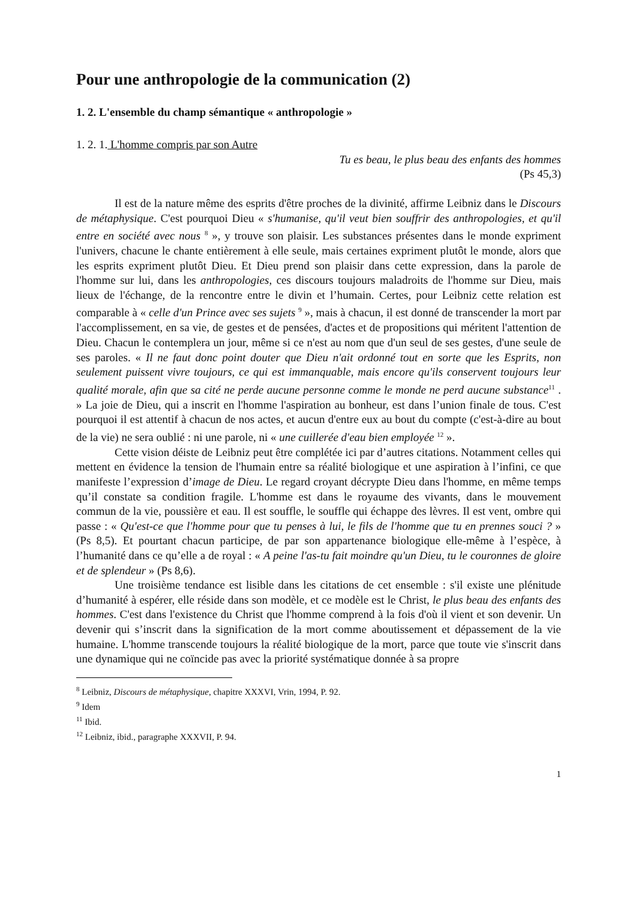Pour une anthropologie de la communication (2)
1. 2. L'ensemble du champ sémantique « anthropologie »
1. 2. 1. L'homme compris par son Autre
Tu es beau, le plus beau des enfants des hommes
(Ps 45,3)
Il est de la nature même des esprits d'être proches de la divinité, affirme Leibniz dans le Discours de métaphysique. C'est pourquoi Dieu « s'humanise, qu'il veut bien souffrir des anthropologies, et qu'il entre en société avec nous <sup>8</sup> », y trouve son plaisir. Les substances présentes dans le monde expriment l'univers, chacune le chante entièrement à elle seule, mais certaines expriment plutôt le monde, alors que les esprits expriment plutôt Dieu. Et Dieu prend son plaisir dans cette expression, dans la parole de l'homme sur lui, dans les anthropologies, ces discours toujours maladroits de l'homme sur Dieu, mais lieux de l'échange, de la rencontre entre le divin et l’humain. Certes, pour Leibniz cette relation est comparable à « celle d'un Prince avec ses sujets <sup>9</sup> », mais à chacun, il est donné de transcender la mort par l'accomplissement, en sa vie, de gestes et de pensées, d'actes et de propositions qui méritent l'attention de Dieu. Chacun le contemplera un jour, même si ce n'est au nom que d'un seul de ses gestes, d'une seule de ses paroles. « Il ne faut donc point douter que Dieu n'ait ordonné tout en sorte que les Esprits, non seulement puissent vivre toujours, ce qui est immanquable, mais encore qu'ils conservent toujours leur qualité morale, afin que sa cité ne perde aucune personne comme le monde ne perd aucune substance<sup>11</sup> . » La joie de Dieu, qui a inscrit en l'homme l'aspiration au bonheur, est dans l’union finale de tous. C'est pourquoi il est attentif à chacun de nos actes, et aucun d'entre eux au bout du compte (c'est-à-dire au bout de la vie) ne sera oublié : ni une parole, ni « une cuillerée d'eau bien employée <sup>12</sup> ».
Cette vision déiste de Leibniz peut être complétée ici par d’autres citations. Notamment celles qui mettent en évidence la tension de l'humain entre sa réalité biologique et une aspiration à l’infini, ce que manifeste l’expression d’image de Dieu. Le regard croyant décrypte Dieu dans l'homme, en même temps qu’il constate sa condition fragile. L'homme est dans le royaume des vivants, dans le mouvement commun de la vie, poussière et eau. Il est souffle, le souffle qui échappe des lèvres. Il est vent, ombre qui passe : « Qu'est-ce que l'homme pour que tu penses à lui, le fils de l'homme que tu en prennes souci ? » (Ps 8,5). Et pourtant chacun participe, de par son appartenance biologique elle-même à l’espèce, à l’humanité dans ce qu’elle a de royal : « A peine l'as-tu fait moindre qu'un Dieu, tu le couronnes de gloire et de splendeur » (Ps 8,6).
Une troisième tendance est lisible dans les citations de cet ensemble : s'il existe une plénitude d’humanité à espérer, elle réside dans son modèle, et ce modèle est le Christ, le plus beau des enfants des hommes. C'est dans l'existence du Christ que l'homme comprend à la fois d'où il vient et son devenir. Un devenir qui s’inscrit dans la signification de la mort comme aboutissement et dépassement de la vie humaine. L'homme transcende toujours la réalité biologique de la mort, parce que toute vie s'inscrit dans une dynamique qui ne coïncide pas avec la priorité systématique donnée à sa propre
<sup>8</sup> Leibniz, Discours de métaphysique, chapitre XXXVI, Vrin, 1994, P. 92.
<sup>9</sup> Idem
<sup>11</sup> Ibid.
<sup>12</sup> Leibniz, ibid., paragraphe XXXVII, P. 94.
1